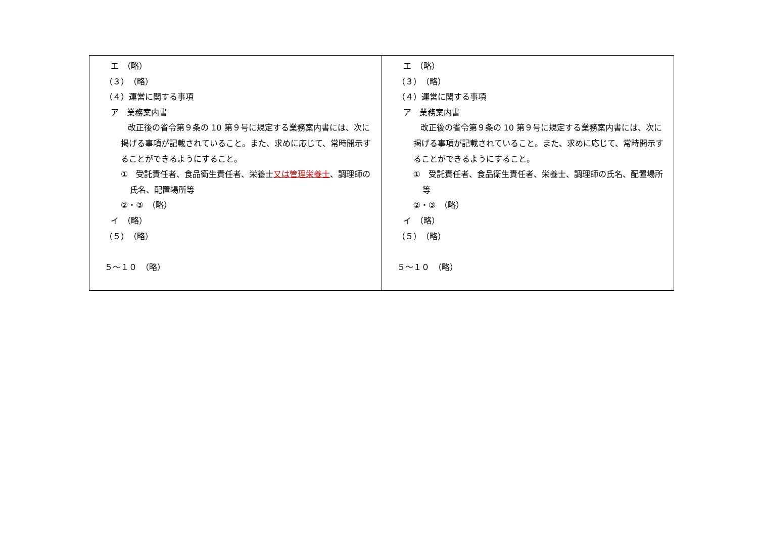| エ （略） （３） （略） （４）運営に関する事項 ア 業務案内書 改正後の省令第９条の 10 第９号に規定する業務案内書には、次に掲げる事項が記載されていること。また、求めに応じて、常時開示することができるようにすること。 ① 受託責任者、食品衛生責任者、栄養士 又は管理栄養士 、調理師の氏名、配置場所等 ②・③ （略） イ （略） （５） （略） ５～１０ （略） | エ （略） （３） （略） （４）運営に関する事項 ア 業務案内書 改正後の省令第９条の 10 第９号に規定する業務案内書には、次に掲げる事項が記載されていること。また、求めに応じて、常時開示することができるようにすること。 ① 受託責任者、食品衛生責任者、栄養士、調理師の氏名、配置場所等 ②・③ （略） イ （略） （５） （略） ５～１０ （略） |